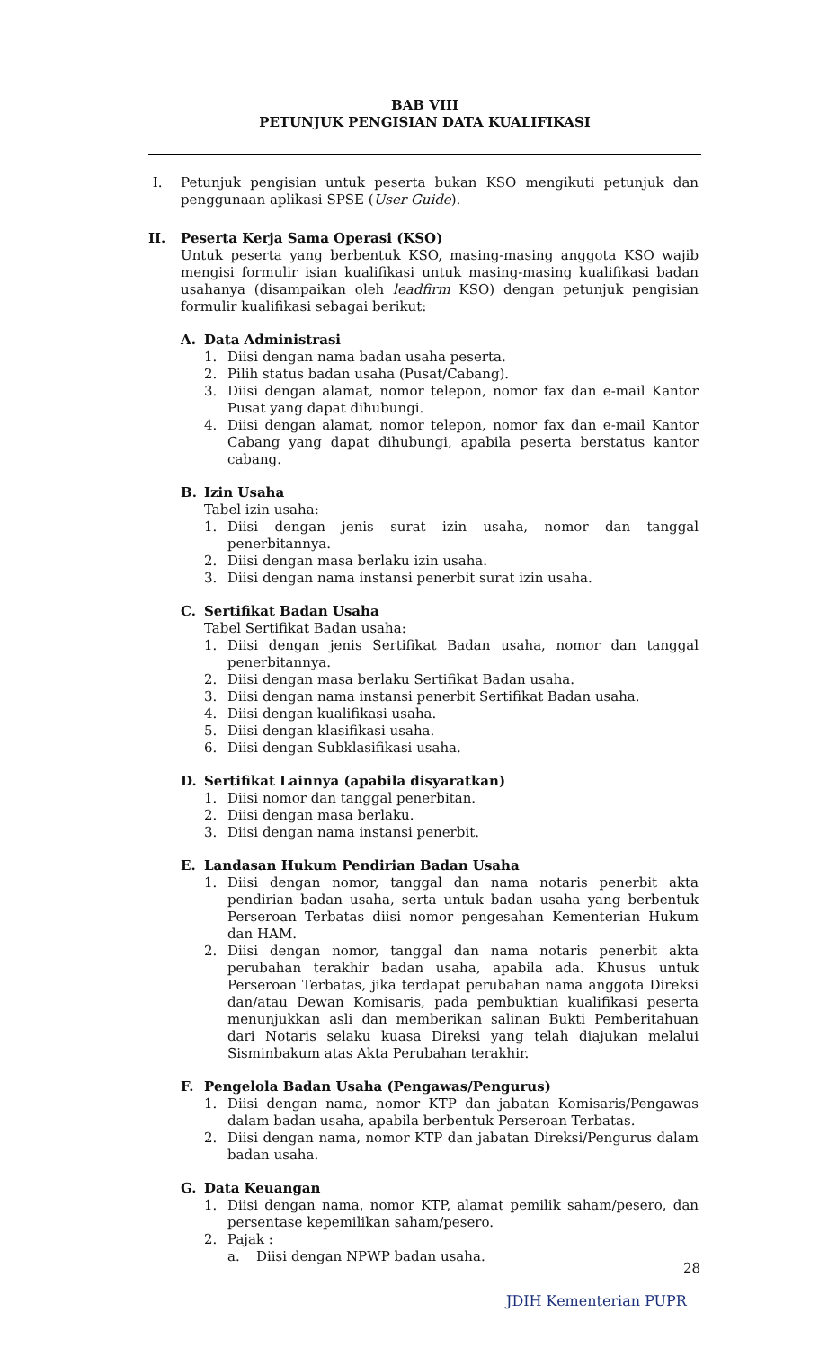BAB VIII
PETUNJUK PENGISIAN DATA KUALIFIKASI
I. Petunjuk pengisian untuk peserta bukan KSO mengikuti petunjuk dan penggunaan aplikasi SPSE (User Guide).
II. Peserta Kerja Sama Operasi (KSO)
Untuk peserta yang berbentuk KSO, masing-masing anggota KSO wajib mengisi formulir isian kualifikasi untuk masing-masing kualifikasi badan usahanya (disampaikan oleh leadfirm KSO) dengan petunjuk pengisian formulir kualifikasi sebagai berikut:
A. Data Administrasi
1. Diisi dengan nama badan usaha peserta.
2. Pilih status badan usaha (Pusat/Cabang).
3. Diisi dengan alamat, nomor telepon, nomor fax dan e-mail Kantor Pusat yang dapat dihubungi.
4. Diisi dengan alamat, nomor telepon, nomor fax dan e-mail Kantor Cabang yang dapat dihubungi, apabila peserta berstatus kantor cabang.
B. Izin Usaha
Tabel izin usaha:
1. Diisi dengan jenis surat izin usaha, nomor dan tanggal penerbitannya.
2. Diisi dengan masa berlaku izin usaha.
3. Diisi dengan nama instansi penerbit surat izin usaha.
C. Sertifikat Badan Usaha
Tabel Sertifikat Badan usaha:
1. Diisi dengan jenis Sertifikat Badan usaha, nomor dan tanggal penerbitannya.
2. Diisi dengan masa berlaku Sertifikat Badan usaha.
3. Diisi dengan nama instansi penerbit Sertifikat Badan usaha.
4. Diisi dengan kualifikasi usaha.
5. Diisi dengan klasifikasi usaha.
6. Diisi dengan Subklasifikasi usaha.
D. Sertifikat Lainnya (apabila disyaratkan)
1. Diisi nomor dan tanggal penerbitan.
2. Diisi dengan masa berlaku.
3. Diisi dengan nama instansi penerbit.
E. Landasan Hukum Pendirian Badan Usaha
1. Diisi dengan nomor, tanggal dan nama notaris penerbit akta pendirian badan usaha, serta untuk badan usaha yang berbentuk Perseroan Terbatas diisi nomor pengesahan Kementerian Hukum dan HAM.
2. Diisi dengan nomor, tanggal dan nama notaris penerbit akta perubahan terakhir badan usaha, apabila ada. Khusus untuk Perseroan Terbatas, jika terdapat perubahan nama anggota Direksi dan/atau Dewan Komisaris, pada pembuktian kualifikasi peserta menunjukkan asli dan memberikan salinan Bukti Pemberitahuan dari Notaris selaku kuasa Direksi yang telah diajukan melalui Sisminbakum atas Akta Perubahan terakhir.
F. Pengelola Badan Usaha (Pengawas/Pengurus)
1. Diisi dengan nama, nomor KTP dan jabatan Komisaris/Pengawas dalam badan usaha, apabila berbentuk Perseroan Terbatas.
2. Diisi dengan nama, nomor KTP dan jabatan Direksi/Pengurus dalam badan usaha.
G. Data Keuangan
1. Diisi dengan nama, nomor KTP, alamat pemilik saham/pesero, dan persentase kepemilikan saham/pesero.
2. Pajak :
a. Diisi dengan NPWP badan usaha.
28
JDIH Kementerian PUPR